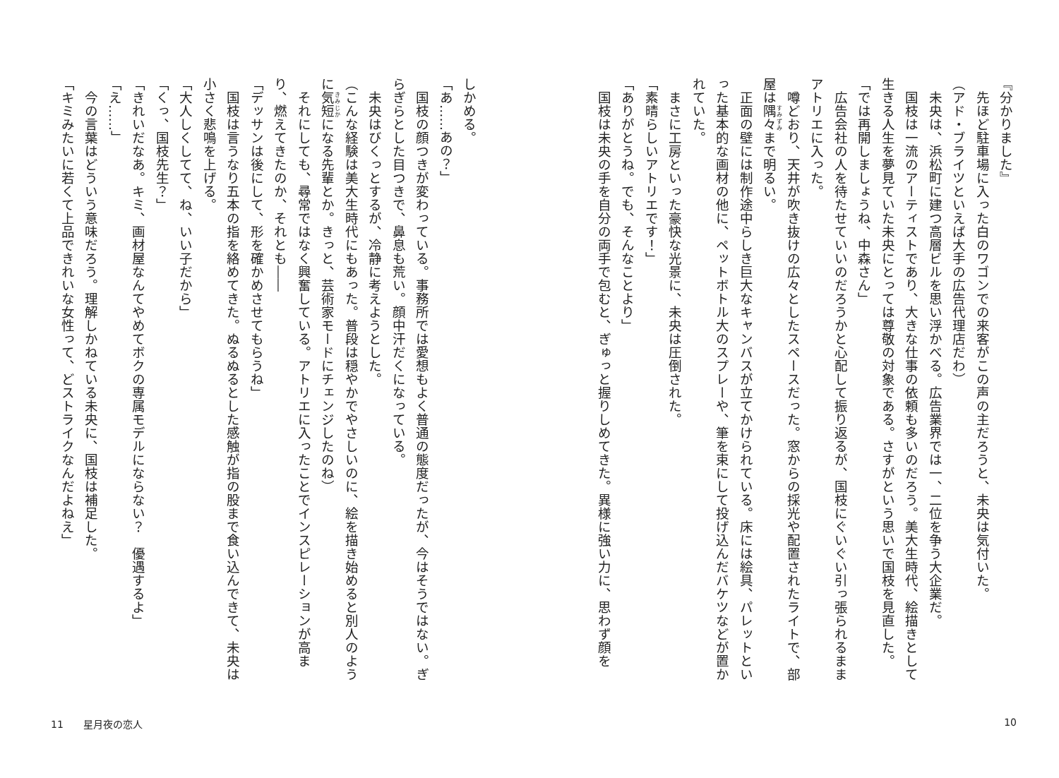『分かりました』
　先ほど駐車場に入った白のワゴンでの来客がこの声の主だろうと、未央は気付いた。
（アド・ブライツといえば大手の広告代理店だわ）
　未央は、浜松町に建つ高層ビルを思い浮かべる。広告業界では一、二位を争う大企業だ。
　国枝は一流のアーティストであり、大きな仕事の依頼も多いのだろう。美大生時代、絵描きとして生きる人生を夢見ていた未央にとっては尊敬の対象である。さすがという思いで国枝を見直した。
「では再開しましょうね、中森さん」
　広告会社の人を待たせていいのだろうかと心配して振り返るが、国枝にぐいぐい引っ張られるままアトリエに入った。
　噂どおり、天井が吹き抜けの広々としたスペースだった。窓からの採光や配置されたライトで、部屋は隅々まで明るい。
　正面の壁には制作途中らしき巨大なキャンバスが立てかけられている。床には絵具、パレットといった基本的な画材の他に、ペットボトル大のスプレーや、筆を束にして投げ込んだバケツなどが置かれていた。
　まさに工房といった豪快な光景に、未央は圧倒された。
「素晴らしいアトリエです！」
「ありがとうね。でも、そんなことより」
　国枝は未央の手を自分の両手で包むと、ぎゅっと握りしめてきた。異様に強い力に、思わず顔を
しかめる。
「あ……あの？」
　国枝の顔つきが変わっている。事務所では愛想もよく普通の態度だったが、今はそうではない。ぎらぎらとした目つきで、鼻息も荒い。顔中汗だくになっている。
　未央はびくっとするが、冷静に考えようとした。
（こんな経験は美大生時代にもあった。普段は穏やかでやさしいのに、絵を描き始めると別人のように気短になる先輩とか。きっと、芸術家モードにチェンジしたのね）
　それにしても、尋常ではなく興奮している。アトリエに入ったことでインスピレーションが高まり、燃えてきたのか、それとも――
「デッサンは後にして、形を確かめさせてもらうね」
　国枝は言うなり五本の指を絡めてきた。ぬるぬるとした感触が指の股まで食い込んできて、未央は小さく悲鳴を上げる。
「大人しくしてて、ね、いい子だから」
「くっ、国枝先生？」
「きれいだなあ。キミ、画材屋なんてやめてボクの専属モデルにならない？　優遇するよ」
「え……」
　今の言葉はどういう意味だろう。理解しかねている未央に、国枝は補足した。
「キミみたいに若くて上品できれいな女性って、どストライクなんだよねえ」
11　　星月夜の恋人 10